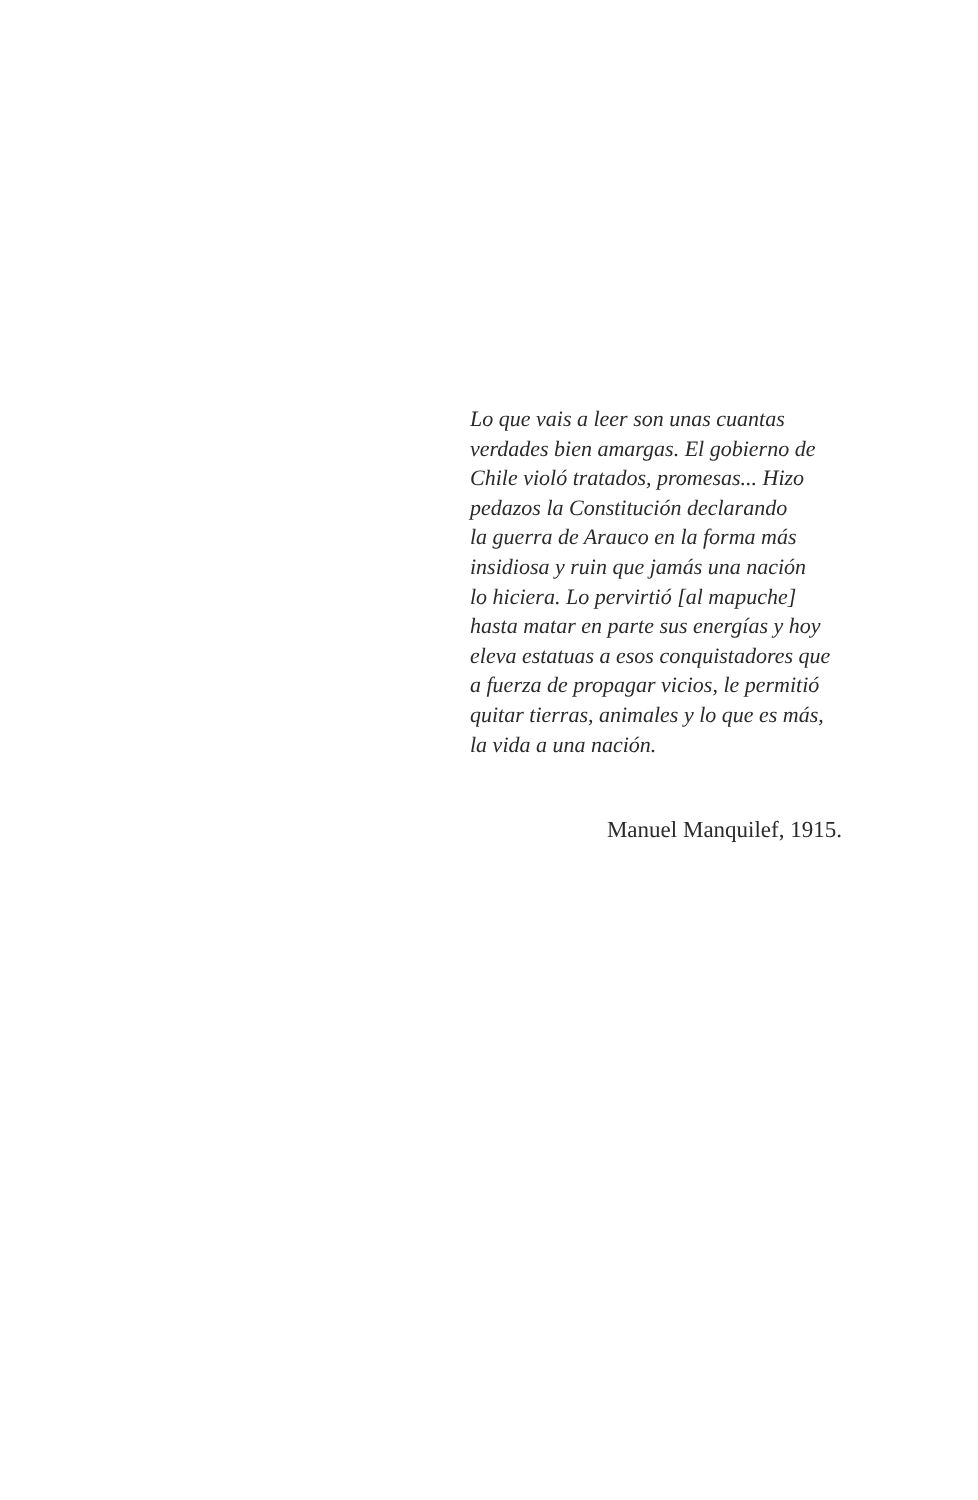Lo que vais a leer son unas cuantas
verdades bien amargas. El gobierno de
Chile violó tratados, promesas... Hizo
pedazos la Constitución declarando
la guerra de Arauco en la forma más
insidiosa y ruin que jamás una nación
lo hiciera. Lo pervirtió [al mapuche]
hasta matar en parte sus energías y hoy
eleva estatuas a esos conquistadores que
a fuerza de propagar vicios, le permitió
quitar tierras, animales y lo que es más,
la vida a una nación.
Manuel Manquilef, 1915.